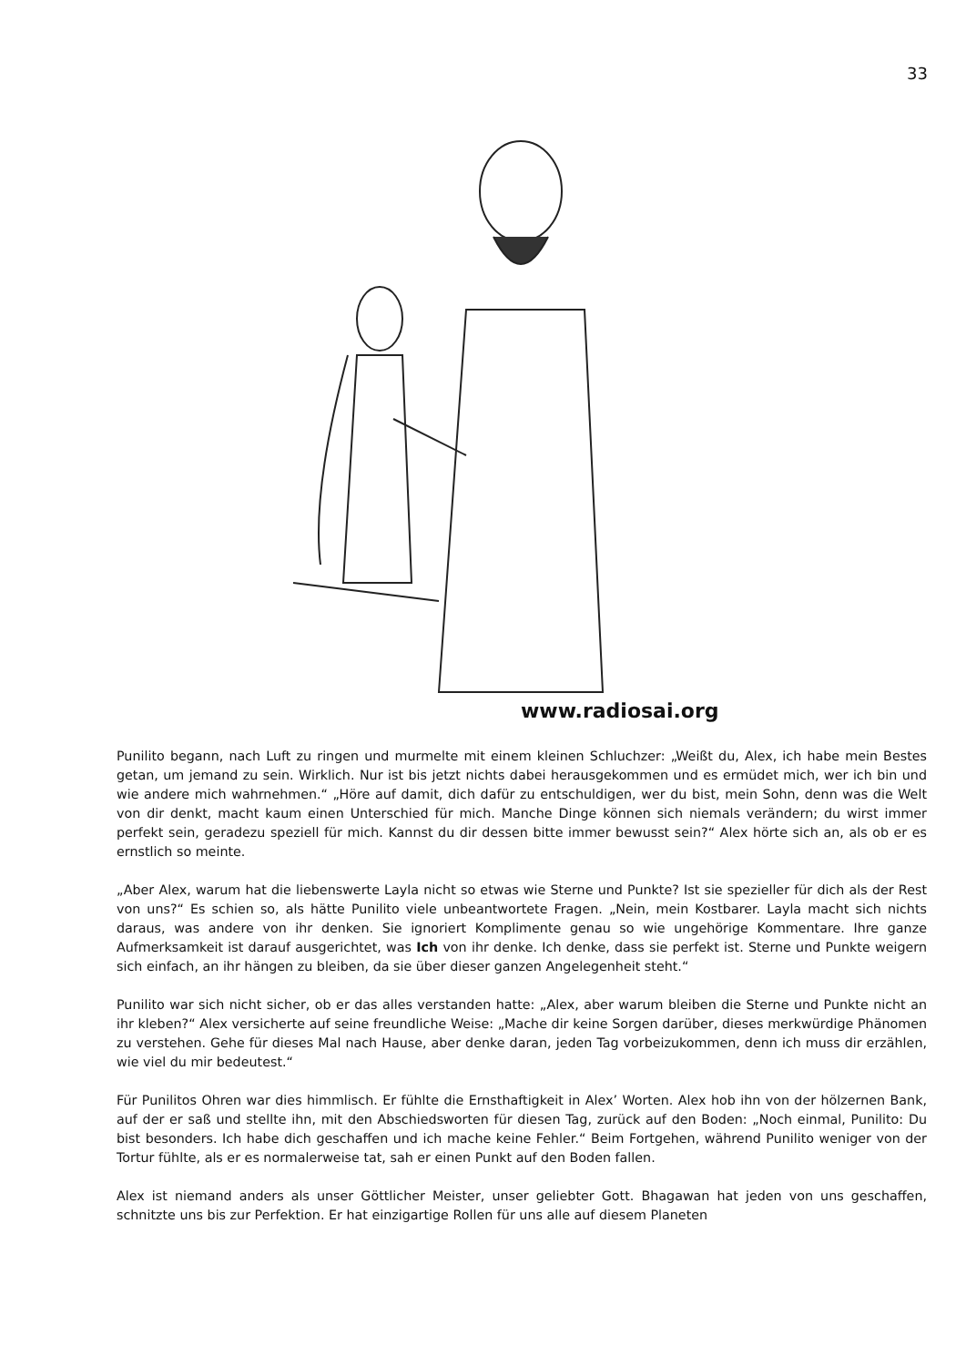33
www.radiosai.org
Punilito begann, nach Luft zu ringen und murmelte mit einem kleinen Schluchzer: „Weißt du, Alex, ich habe mein Bestes getan, um jemand zu sein. Wirklich. Nur ist bis jetzt nichts dabei herausgekommen und es ermüdet mich, wer ich bin und wie andere mich wahrnehmen.“ „Höre auf damit, dich dafür zu entschuldigen, wer du bist, mein Sohn, denn was die Welt von dir denkt, macht kaum einen Unterschied für mich. Manche Dinge können sich niemals verändern; du wirst immer perfekt sein, geradezu speziell für mich. Kannst du dir dessen bitte immer bewusst sein?“ Alex hörte sich an, als ob er es ernstlich so meinte.
„Aber Alex, warum hat die liebenswerte Layla nicht so etwas wie Sterne und Punkte? Ist sie spezieller für dich als der Rest von uns?“ Es schien so, als hätte Punilito viele unbeantwortete Fragen. „Nein, mein Kostbarer. Layla macht sich nichts daraus, was andere von ihr denken. Sie ignoriert Komplimente genau so wie ungehörige Kommentare. Ihre ganze Aufmerksamkeit ist darauf ausgerichtet, was Ich von ihr denke. Ich denke, dass sie perfekt ist. Sterne und Punkte weigern sich einfach, an ihr hängen zu bleiben, da sie über dieser ganzen Angelegenheit steht.“
Punilito war sich nicht sicher, ob er das alles verstanden hatte: „Alex, aber warum bleiben die Sterne und Punkte nicht an ihr kleben?“ Alex versicherte auf seine freundliche Weise: „Mache dir keine Sorgen darüber, dieses merkwürdige Phänomen zu verstehen. Gehe für dieses Mal nach Hause, aber denke daran, jeden Tag vorbeizukommen, denn ich muss dir erzählen, wie viel du mir bedeutest.“
Für Punilitos Ohren war dies himmlisch. Er fühlte die Ernsthaftigkeit in Alex’ Worten. Alex hob ihn von der hölzernen Bank, auf der er saß und stellte ihn, mit den Abschiedsworten für diesen Tag, zurück auf den Boden: „Noch einmal, Punilito: Du bist besonders. Ich habe dich geschaffen und ich mache keine Fehler.“ Beim Fortgehen, während Punilito weniger von der Tortur fühlte, als er es normalerweise tat, sah er einen Punkt auf den Boden fallen.
Alex ist niemand anders als unser Göttlicher Meister, unser geliebter Gott. Bhagawan hat jeden von uns geschaffen, schnitzte uns bis zur Perfektion. Er hat einzigartige Rollen für uns alle auf diesem Planeten